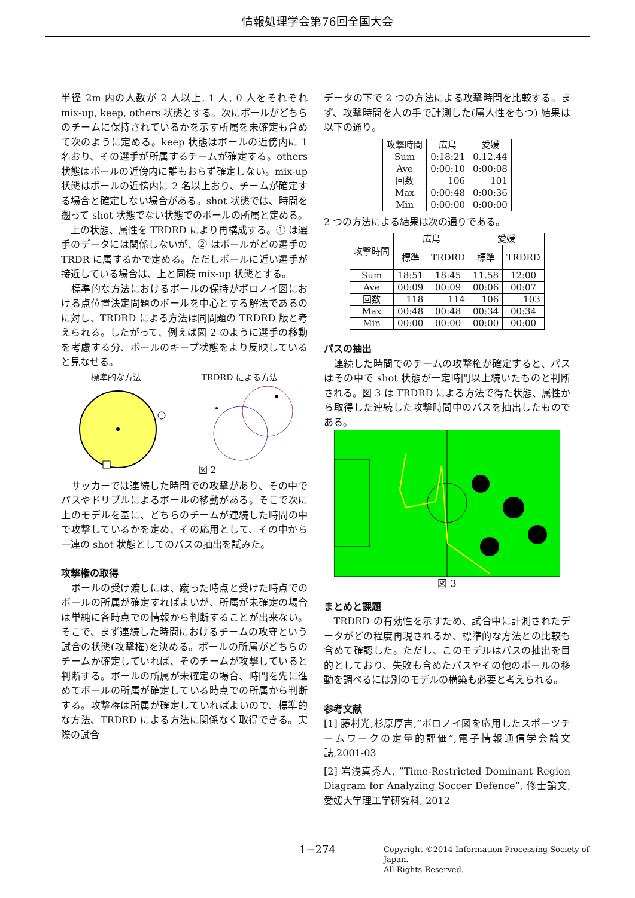情報処理学会第76回全国大会
半径 2m 内の人数が 2 人以上, 1 人, 0 人をそれぞれ mix-up, keep, others 状態とする。次にボールがどちらのチームに保持されているかを示す所属を未確定も含めて次のように定める。keep 状態はボールの近傍内に 1 名おり、その選手が所属するチームが確定する。others 状態はボールの近傍内に誰もおらず確定しない。mix-up 状態はボールの近傍内に 2 名以上おり、チームが確定する場合と確定しない場合がある。shot 状態では、時間を遡って shot 状態でない状態でのボールの所属と定める。
　上の状態、属性を TRDRD により再構成する。① は選手のデータには関係しないが、② はボールがどの選手の TRDR に属するかで定める。ただしボールに近い選手が接近している場合は、上と同様 mix-up 状態とする。
　標準的な方法におけるボールの保持がボロノイ図における点位置決定問題のボールを中心とする解法であるのに対し、TRDRD による方法は同問題の TRDRD 版と考えられる。したがって、例えば図 2 のように選手の移動を考慮する分、ボールのキープ状態をより反映していると見なせる。
標準的な方法 TRDRD による方法
図 2
　サッカーでは連続した時間での攻撃があり、その中でパスやドリブルによるボールの移動がある。そこで次に上のモデルを基に、どちらのチームが連続した時間の中で攻撃しているかを定め、その応用として、その中から一連の shot 状態としてのパスの抽出を試みた。
攻撃権の取得
　ボールの受け渡しには、蹴った時点と受けた時点でのボールの所属が確定すればよいが、所属が未確定の場合は単純に各時点での情報から判断することが出来ない。そこで、まず連続した時間におけるチームの攻守という試合の状態(攻撃権)を決める。ボールの所属がどちらのチームか確定していれば、そのチームが攻撃していると判断する。ボールの所属が未確定の場合、時間を先に進めてボールの所属が確定している時点での所属から判断する。攻撃権は所属が確定していればよいので、標準的な方法、TRDRD による方法に関係なく取得できる。実際の試合
データの下で 2 つの方法による攻撃時間を比較する。まず、攻撃時間を人の手で計測した(属人性をもつ) 結果は以下の通り。
| 攻撃時間 | 広島 | 愛媛 |
| --- | --- | --- |
| Sum | 0:18:21 | 0.12.44 |
| Ave | 0:00:10 | 0:00:08 |
| 回数 | 106 | 101 |
| Max | 0:00:48 | 0:00:36 |
| Min | 0:00:00 | 0:00:00 |
2 つの方法による結果は次の通りである。
| 攻撃時間 | 広島 | | 愛媛 | |
| --- | --- | --- | --- | --- |
| | 標準 | TRDRD | 標準 | TRDRD |
| Sum | 18:51 | 18:45 | 11.58 | 12:00 |
| Ave | 00:09 | 00:09 | 00:06 | 00:07 |
| 回数 | 118 | 114 | 106 | 103 |
| Max | 00:48 | 00:48 | 00:34 | 00:34 |
| Min | 00:00 | 00:00 | 00:00 | 00:00 |
パスの抽出
　連続した時間でのチームの攻撃権が確定すると、パスはその中で shot 状態が一定時間以上続いたものと判断される。図 3 は TRDRD による方法で得た状態、属性から取得した連続した攻撃時間中のパスを抽出したものである。
図 3
まとめと課題
　TRDRD の有効性を示すため、試合中に計測されたデータがどの程度再現されるか、標準的な方法との比較も含めて確認した。ただし、このモデルはパスの抽出を目的としており、失敗も含めたパスやその他のボールの移動を調べるには別のモデルの構築も必要と考えられる。
参考文献
[1] 藤村光,杉原厚吉,”ボロノイ図を応用したスポーツチームワークの定量的評価”,電子情報通信学会論文誌,2001-03
[2] 岩浅真秀人, ”Time-Restricted Dominant Region Diagram for Analyzing Soccer Defence”, 修士論文, 愛媛大学理工学研究科, 2012
1−274 Copyright ©2014 Information Processing Society of Japan.
All Rights Reserved.